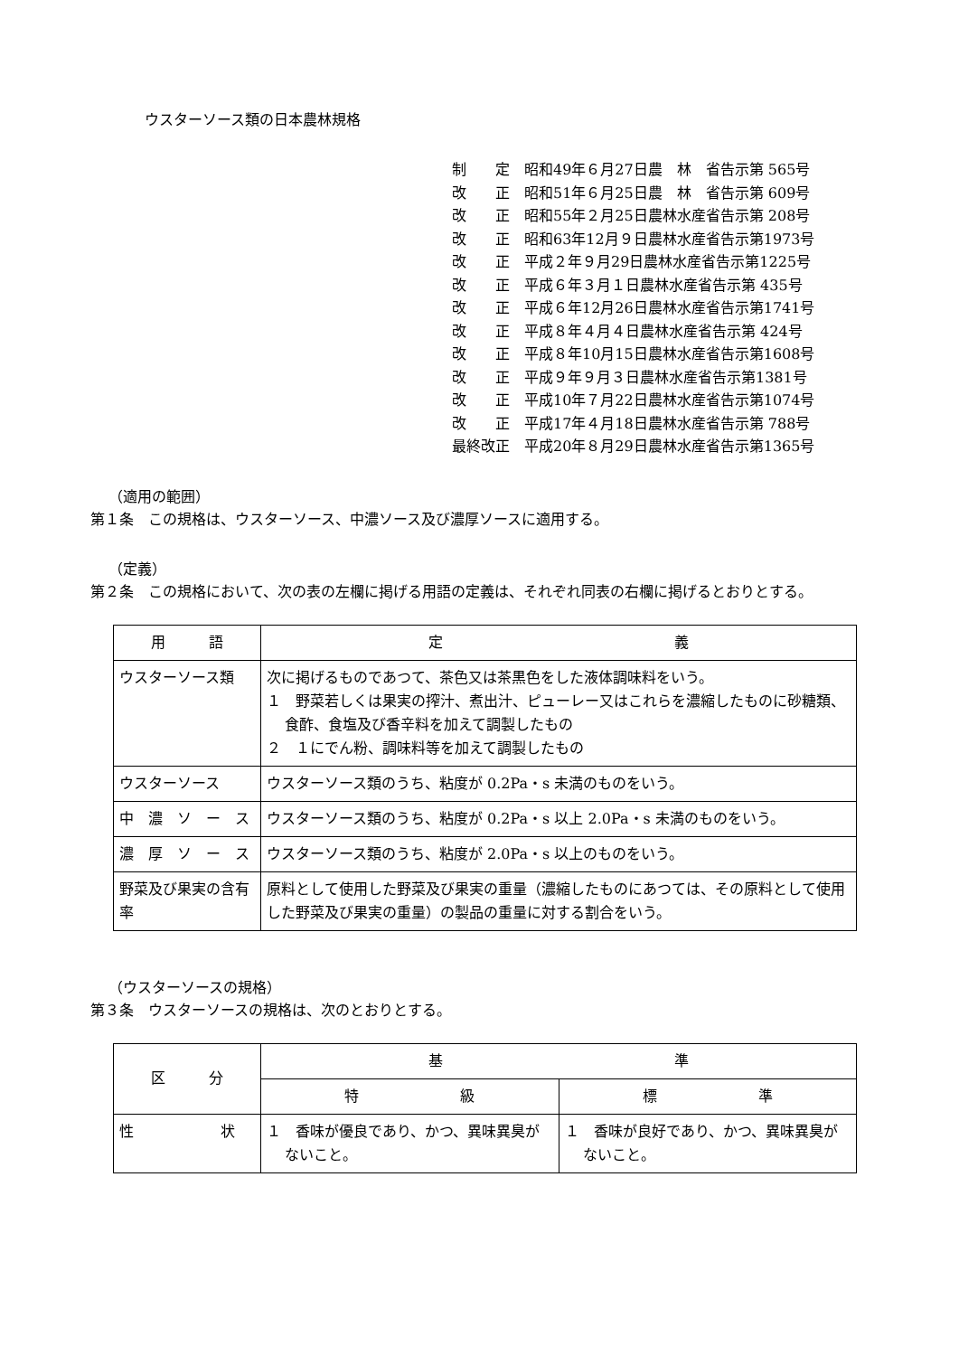ウスターソース類の日本農林規格
制　　定　昭和49年６月27日農　林　省告示第 565号 改　　正　昭和51年６月25日農　林　省告示第 609号 改　　正　昭和55年２月25日農林水産省告示第 208号 改　　正　昭和63年12月９日農林水産省告示第1973号 改　　正　平成２年９月29日農林水産省告示第1225号 改　　正　平成６年３月１日農林水産省告示第 435号 改　　正　平成６年12月26日農林水産省告示第1741号 改　　正　平成８年４月４日農林水産省告示第 424号 改　　正　平成８年10月15日農林水産省告示第1608号 改　　正　平成９年９月３日農林水産省告示第1381号 改　　正　平成10年７月22日農林水産省告示第1074号 改　　正　平成17年４月18日農林水産省告示第 788号 最終改正　平成20年８月29日農林水産省告示第1365号
（適用の範囲）
第１条　この規格は、ウスターソース、中濃ソース及び濃厚ソースに適用する。
（定義）
第２条　この規格において、次の表の左欄に掲げる用語の定義は、それぞれ同表の右欄に掲げるとおりとする。
| 用 語 | 定 義 |
| --- | --- |
| ウスターソース類 | 次に掲げるものであつて、茶色又は茶黒色をした液体調味料をいう。 １ 野菜若しくは果実の搾汁、煮出汁、ピューレー又はこれらを濃縮したものに砂糖類、食酢、食塩及び香辛料を加えて調製したもの ２ １にでん粉、調味料等を加えて調製したもの |
| ウスターソース | ウスターソース類のうち、粘度が 0.2Pa・s 未満のものをいう。 |
| 中 濃 ソ ー ス | ウスターソース類のうち、粘度が 0.2Pa・s 以上 2.0Pa・s 未満のものをいう。 |
| 濃 厚 ソ ー ス | ウスターソース類のうち、粘度が 2.0Pa・s 以上のものをいう。 |
| 野菜及び果実の含有率 | 原料として使用した野菜及び果実の重量（濃縮したものにあつては、その原料として使用した野菜及び果実の重量）の製品の重量に対する割合をいう。 |
（ウスターソースの規格）
第３条　ウスターソースの規格は、次のとおりとする。
| 区 分 | 基 準 | |
| --- | --- | --- |
| | 特 級 | 標 準 |
| 性 状 | １ 香味が優良であり、かつ、異味異臭がないこと。 | １ 香味が良好であり、かつ、異味異臭がないこと。 |